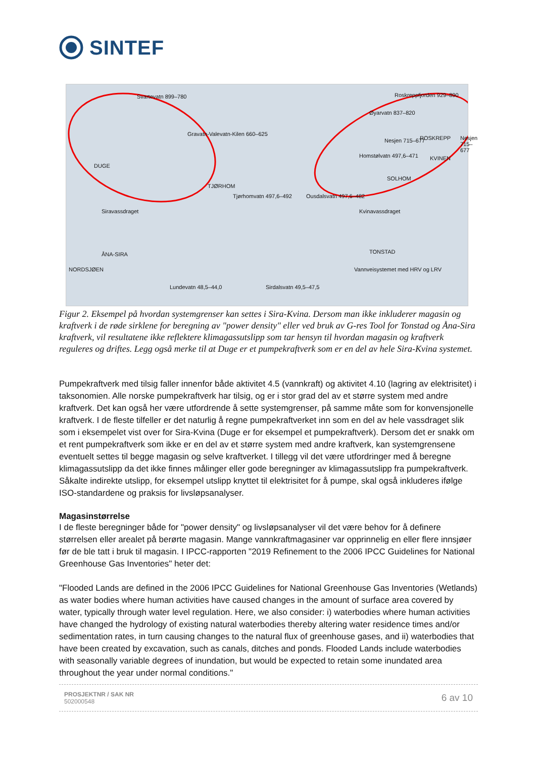SINTEF
Svartevatn 899–780
Gravatn-Valevatn-Kilen 660–625
DUGE
TJØRHOM
Tjørhomvatn 497,6–492 Ousdalsvatn 497,6–482
Siravassdraget
Homstølvatn 497,6–471
Nesjen 715–677 Nesjen 715–677
SOLHOM
KVINEN
Øyarvatn 837–820
Roskreppfjorden 929–890
ROSKREPP
Kvinavassdraget
TONSTAD ÅNA-SIRA
NORDSJØEN Vannveisystemet med HRV og LRV
Lundevatn 48,5–44,0 Sirdalsvatn 49,5–47,5
Figur 2. Eksempel på hvordan systemgrenser kan settes i Sira-Kvina. Dersom man ikke inkluderer magasin og kraftverk i de røde sirklene for beregning av "power density" eller ved bruk av G-res Tool for Tonstad og Åna-Sira kraftverk, vil resultatene ikke reflektere klimagassutslipp som tar hensyn til hvordan magasin og kraftverk reguleres og driftes. Legg også merke til at Duge er et pumpekraftverk som er en del av hele Sira-Kvina systemet.
Pumpekraftverk med tilsig faller innenfor både aktivitet 4.5 (vannkraft) og aktivitet 4.10 (lagring av elektrisitet) i taksonomien. Alle norske pumpekraftverk har tilsig, og er i stor grad del av et større system med andre kraftverk. Det kan også her være utfordrende å sette systemgrenser, på samme måte som for konvensjonelle kraftverk. I de fleste tilfeller er det naturlig å regne pumpekraftverket inn som en del av hele vassdraget slik som i eksempelet vist over for Sira-Kvina (Duge er for eksempel et pumpekraftverk). Dersom det er snakk om et rent pumpekraftverk som ikke er en del av et større system med andre kraftverk, kan systemgrensene eventuelt settes til begge magasin og selve kraftverket. I tillegg vil det være utfordringer med å beregne klimagassutslipp da det ikke finnes målinger eller gode beregninger av klimagassutslipp fra pumpekraftverk. Såkalte indirekte utslipp, for eksempel utslipp knyttet til elektrisitet for å pumpe, skal også inkluderes ifølge ISO-standardene og praksis for livsløpsanalyser.
Magasinstørrelse
I de fleste beregninger både for "power density" og livsløpsanalyser vil det være behov for å definere størrelsen eller arealet på berørte magasin. Mange vannkraftmagasiner var opprinnelig en eller flere innsjøer før de ble tatt i bruk til magasin. I IPCC-rapporten "2019 Refinement to the 2006 IPCC Guidelines for National Greenhouse Gas Inventories" heter det:
"Flooded Lands are defined in the 2006 IPCC Guidelines for National Greenhouse Gas Inventories (Wetlands) as water bodies where human activities have caused changes in the amount of surface area covered by water, typically through water level regulation. Here, we also consider: i) waterbodies where human activities have changed the hydrology of existing natural waterbodies thereby altering water residence times and/or sedimentation rates, in turn causing changes to the natural flux of greenhouse gases, and ii) waterbodies that have been created by excavation, such as canals, ditches and ponds. Flooded Lands include waterbodies with seasonally variable degrees of inundation, but would be expected to retain some inundated area throughout the year under normal conditions."
PROSJEKTNR / SAK NR
502000548
6 av 10